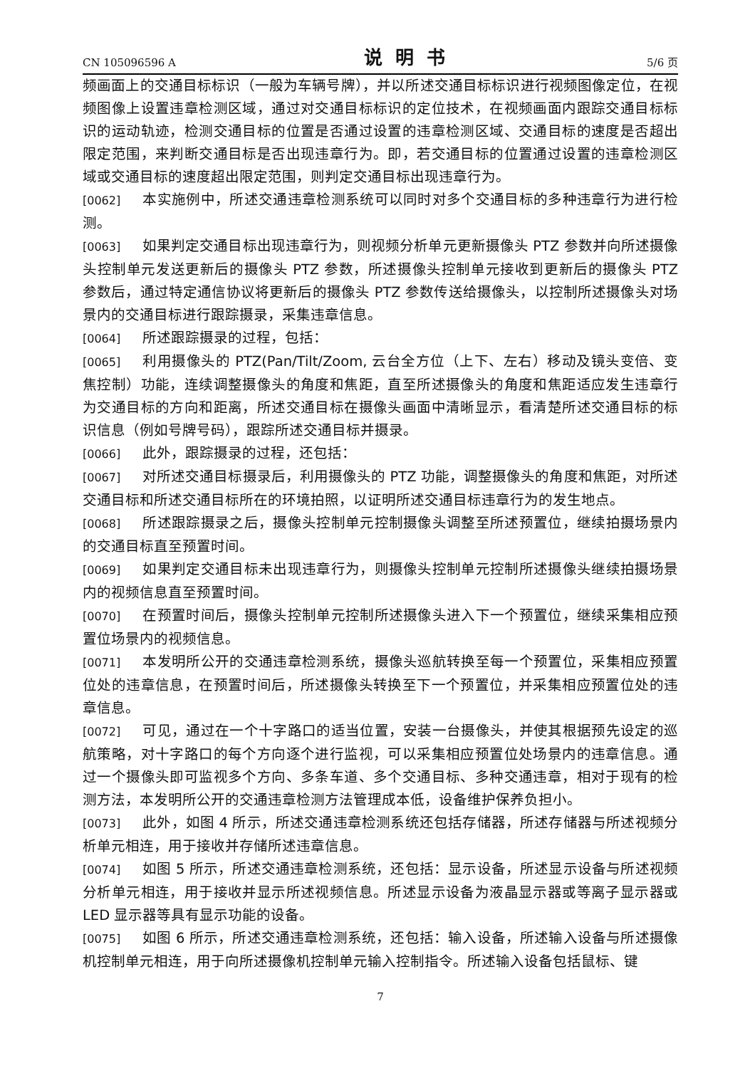CN 105096596 A 说明书 5/6 页
频画面上的交通目标标识（一般为车辆号牌），并以所述交通目标标识进行视频图像定位，在视频图像上设置违章检测区域，通过对交通目标标识的定位技术，在视频画面内跟踪交通目标标识的运动轨迹，检测交通目标的位置是否通过设置的违章检测区域、交通目标的速度是否超出限定范围，来判断交通目标是否出现违章行为。即，若交通目标的位置通过设置的违章检测区域或交通目标的速度超出限定范围，则判定交通目标出现违章行为。
[0062] 本实施例中，所述交通违章检测系统可以同时对多个交通目标的多种违章行为进行检测。
[0063] 如果判定交通目标出现违章行为，则视频分析单元更新摄像头 PTZ 参数并向所述摄像头控制单元发送更新后的摄像头 PTZ 参数，所述摄像头控制单元接收到更新后的摄像头 PTZ 参数后，通过特定通信协议将更新后的摄像头 PTZ 参数传送给摄像头，以控制所述摄像头对场景内的交通目标进行跟踪摄录，采集违章信息。
[0064] 所述跟踪摄录的过程，包括：
[0065] 利用摄像头的 PTZ(Pan/Tilt/Zoom, 云台全方位（上下、左右）移动及镜头变倍、变焦控制）功能，连续调整摄像头的角度和焦距，直至所述摄像头的角度和焦距适应发生违章行为交通目标的方向和距离，所述交通目标在摄像头画面中清晰显示，看清楚所述交通目标的标识信息（例如号牌号码），跟踪所述交通目标并摄录。
[0066] 此外，跟踪摄录的过程，还包括：
[0067] 对所述交通目标摄录后，利用摄像头的 PTZ 功能，调整摄像头的角度和焦距，对所述交通目标和所述交通目标所在的环境拍照，以证明所述交通目标违章行为的发生地点。
[0068] 所述跟踪摄录之后，摄像头控制单元控制摄像头调整至所述预置位，继续拍摄场景内的交通目标直至预置时间。
[0069] 如果判定交通目标未出现违章行为，则摄像头控制单元控制所述摄像头继续拍摄场景内的视频信息直至预置时间。
[0070] 在预置时间后，摄像头控制单元控制所述摄像头进入下一个预置位，继续采集相应预置位场景内的视频信息。
[0071] 本发明所公开的交通违章检测系统，摄像头巡航转换至每一个预置位，采集相应预置位处的违章信息，在预置时间后，所述摄像头转换至下一个预置位，并采集相应预置位处的违章信息。
[0072] 可见，通过在一个十字路口的适当位置，安装一台摄像头，并使其根据预先设定的巡航策略，对十字路口的每个方向逐个进行监视，可以采集相应预置位处场景内的违章信息。通过一个摄像头即可监视多个方向、多条车道、多个交通目标、多种交通违章，相对于现有的检测方法，本发明所公开的交通违章检测方法管理成本低，设备维护保养负担小。
[0073] 此外，如图 4 所示，所述交通违章检测系统还包括存储器，所述存储器与所述视频分析单元相连，用于接收并存储所述违章信息。
[0074] 如图 5 所示，所述交通违章检测系统，还包括：显示设备，所述显示设备与所述视频分析单元相连，用于接收并显示所述视频信息。所述显示设备为液晶显示器或等离子显示器或 LED 显示器等具有显示功能的设备。
[0075] 如图 6 所示，所述交通违章检测系统，还包括：输入设备，所述输入设备与所述摄像机控制单元相连，用于向所述摄像机控制单元输入控制指令。所述输入设备包括鼠标、键
7